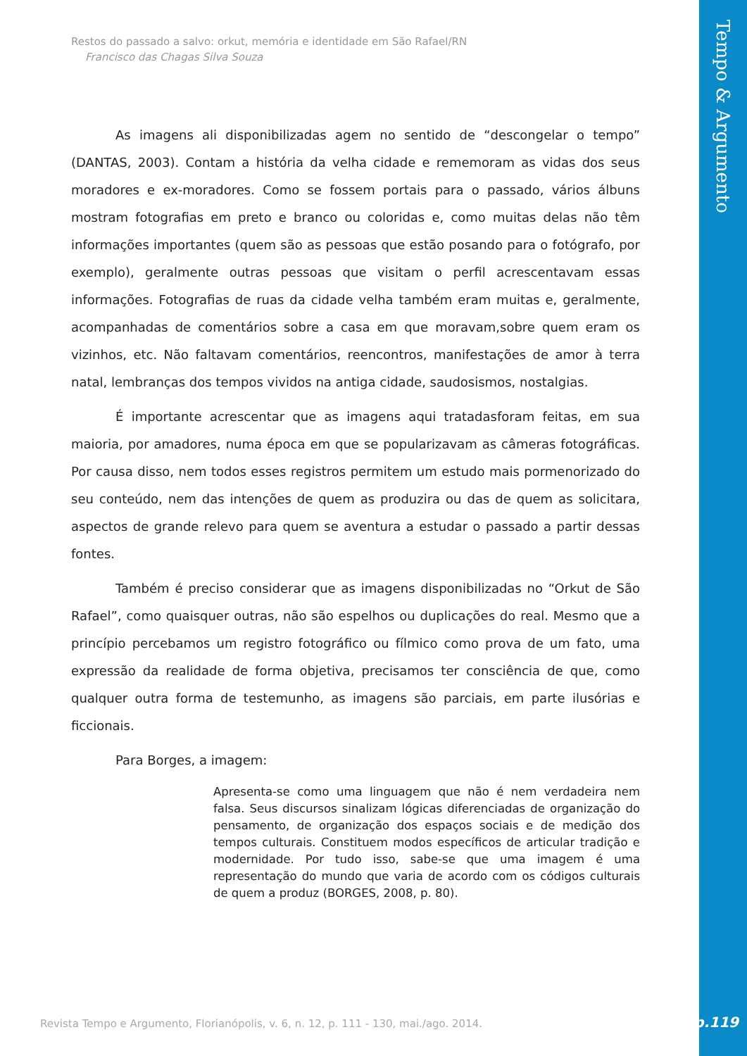Tempo & Argumento
Restos do passado a salvo: orkut, memória e identidade em São Rafael/RN
Francisco das Chagas Silva Souza
As imagens ali disponibilizadas agem no sentido de “descongelar o tempo” (DANTAS, 2003). Contam a história da velha cidade e rememoram as vidas dos seus moradores e ex-moradores. Como se fossem portais para o passado, vários álbuns mostram fotografias em preto e branco ou coloridas e, como muitas delas não têm informações importantes (quem são as pessoas que estão posando para o fotógrafo, por exemplo), geralmente outras pessoas que visitam o perfil acrescentavam essas informações. Fotografias de ruas da cidade velha também eram muitas e, geralmente, acompanhadas de comentários sobre a casa em que moravam,sobre quem eram os vizinhos, etc. Não faltavam comentários, reencontros, manifestações de amor à terra natal, lembranças dos tempos vividos na antiga cidade, saudosismos, nostalgias.
É importante acrescentar que as imagens aqui tratadasforam feitas, em sua maioria, por amadores, numa época em que se popularizavam as câmeras fotográficas. Por causa disso, nem todos esses registros permitem um estudo mais pormenorizado do seu conteúdo, nem das intenções de quem as produzira ou das de quem as solicitara, aspectos de grande relevo para quem se aventura a estudar o passado a partir dessas fontes.
Também é preciso considerar que as imagens disponibilizadas no “Orkut de São Rafael”, como quaisquer outras, não são espelhos ou duplicações do real. Mesmo que a princípio percebamos um registro fotográfico ou fílmico como prova de um fato, uma expressão da realidade de forma objetiva, precisamos ter consciência de que, como qualquer outra forma de testemunho, as imagens são parciais, em parte ilusórias e ficcionais.
Para Borges, a imagem:
Apresenta-se como uma linguagem que não é nem verdadeira nem falsa. Seus discursos sinalizam lógicas diferenciadas de organização do pensamento, de organização dos espaços sociais e de medição dos tempos culturais. Constituem modos específicos de articular tradição e modernidade. Por tudo isso, sabe-se que uma imagem é uma representação do mundo que varia de acordo com os códigos culturais de quem a produz (BORGES, 2008, p. 80).
Revista Tempo e Argumento, Florianópolis, v. 6, n. 12, p. 111 - 130, mai./ago. 2014.
p.119